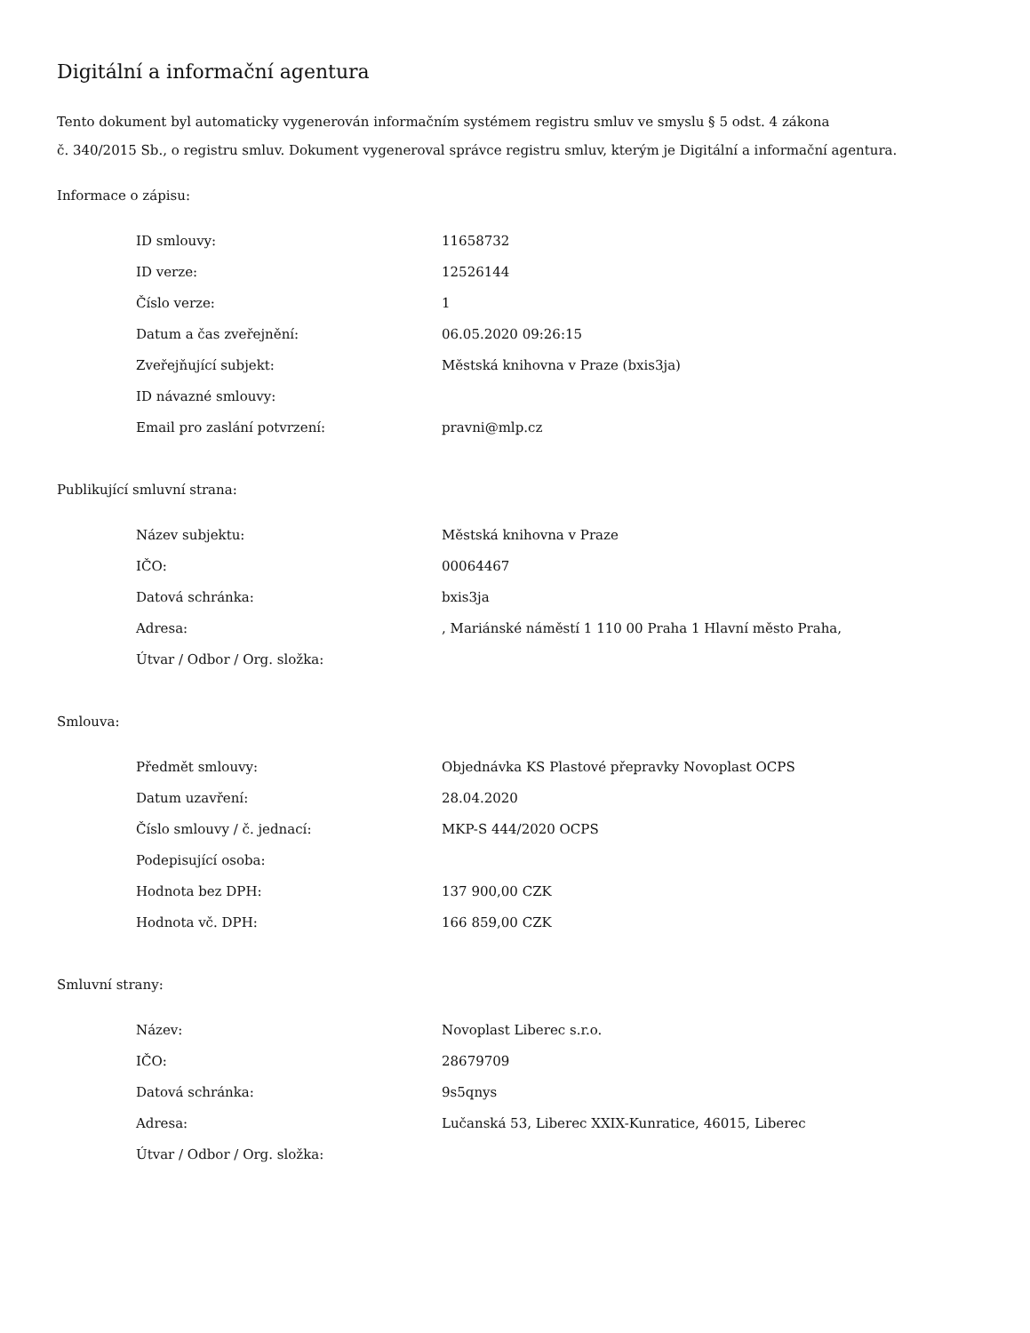Digitální a informační agentura
Tento dokument byl automaticky vygenerován informačním systémem registru smluv ve smyslu § 5 odst. 4 zákona
č. 340/2015 Sb., o registru smluv. Dokument vygeneroval správce registru smluv, kterým je Digitální a informační agentura.
Informace o zápisu:
| ID smlouvy: | 11658732 |
| ID verze: | 12526144 |
| Číslo verze: | 1 |
| Datum a čas zveřejnění: | 06.05.2020 09:26:15 |
| Zveřejňující subjekt: | Městská knihovna v Praze (bxis3ja) |
| ID návazné smlouvy: | |
| Email pro zaslání potvrzení: | pravni@mlp.cz |
Publikující smluvní strana:
| Název subjektu: | Městská knihovna v Praze |
| IČO: | 00064467 |
| Datová schránka: | bxis3ja |
| Adresa: | , Mariánské náměstí 1 110 00 Praha 1 Hlavní město Praha, |
| Útvar / Odbor / Org. složka: | |
Smlouva:
| Předmět smlouvy: | Objednávka KS Plastové přepravky Novoplast OCPS |
| Datum uzavření: | 28.04.2020 |
| Číslo smlouvy / č. jednací: | MKP-S 444/2020 OCPS |
| Podepisující osoba: | |
| Hodnota bez DPH: | 137 900,00 CZK |
| Hodnota vč. DPH: | 166 859,00 CZK |
Smluvní strany:
| Název: | Novoplast Liberec s.r.o. |
| IČO: | 28679709 |
| Datová schránka: | 9s5qnys |
| Adresa: | Lučanská 53, Liberec XXIX-Kunratice, 46015, Liberec |
| Útvar / Odbor / Org. složka: | |